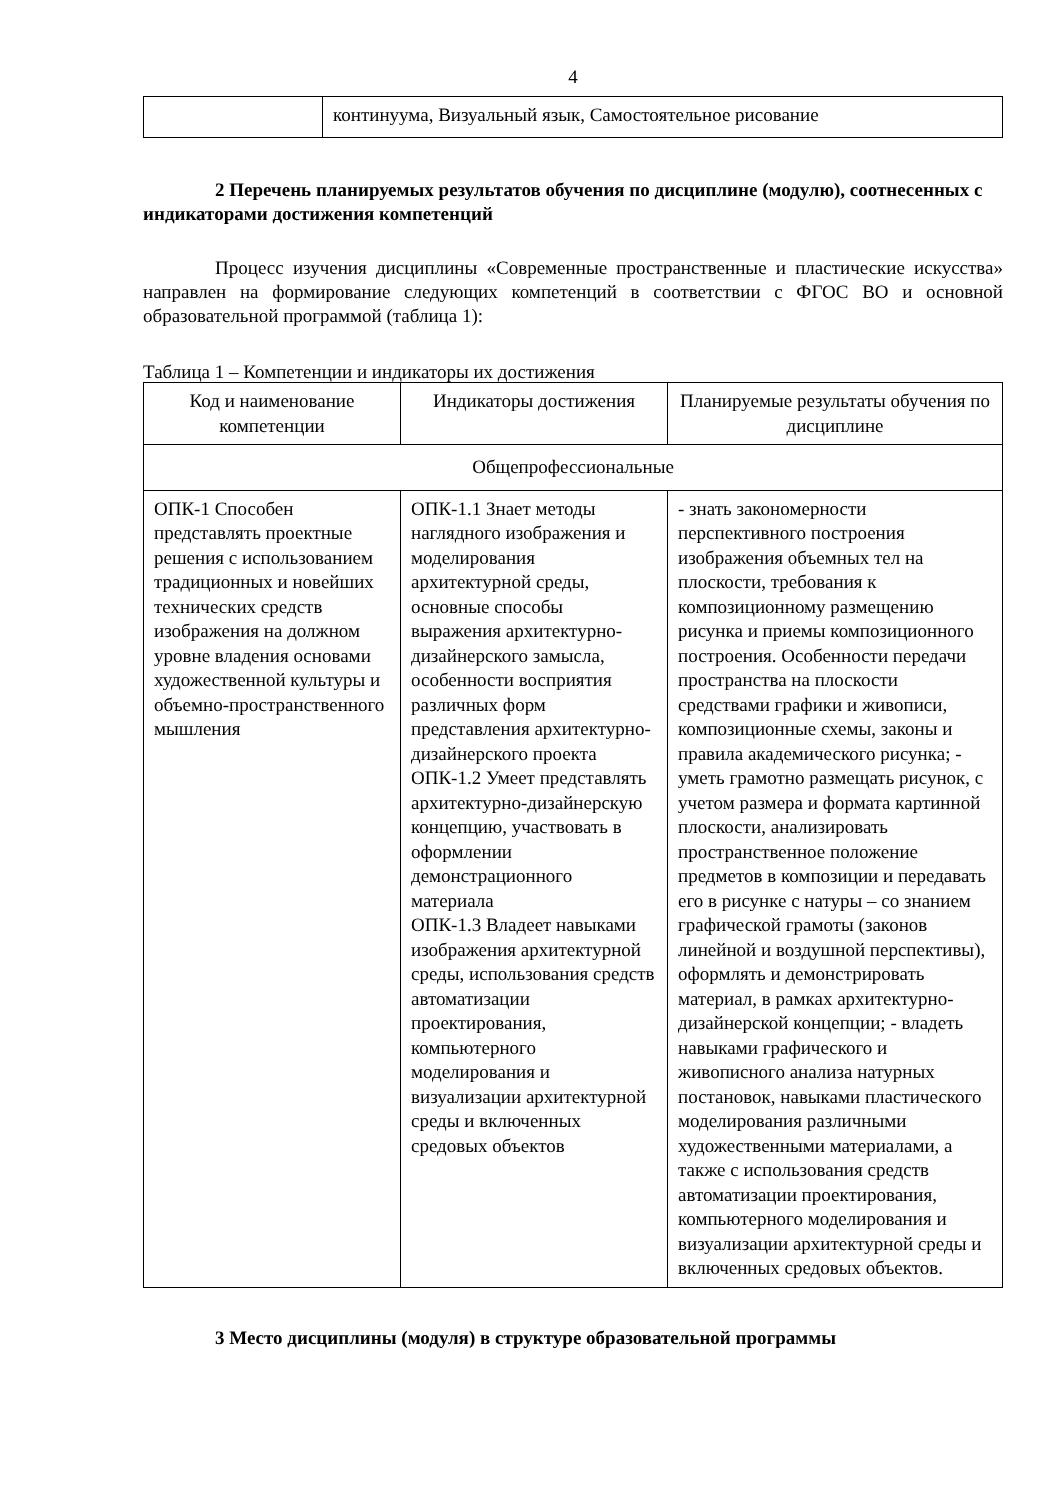4
| | континуума, Визуальный язык, Самостоятельное рисование |
2 Перечень планируемых результатов обучения по дисциплине (модулю), соотнесенных с индикаторами достижения компетенций
Процесс изучения дисциплины «Современные пространственные и пластические искусства» направлен на формирование следующих компетенций в соответствии с ФГОС ВО и основной образовательной программой (таблица 1):
Таблица 1 – Компетенции и индикаторы их достижения
| Код и наименование компетенции | Индикаторы достижения | Планируемые результаты обучения по дисциплине |
| --- | --- | --- |
| Общепрофессиональные | | |
| ОПК-1 Способен представлять проектные решения с использованием традиционных и новейших технических средств изображения на должном уровне владения основами художественной культуры и объемно-пространственного мышления | ОПК-1.1 Знает методы наглядного изображения и моделирования архитектурной среды, основные способы выражения архитектурно-дизайнерского замысла, особенности восприятия различных форм представления архитектурно-дизайнерского проекта ОПК-1.2 Умеет представлять архитектурно-дизайнерскую концепцию, участвовать в оформлении демонстрационного материала ОПК-1.3 Владеет навыками изображения архитектурной среды, использования средств автоматизации проектирования, компьютерного моделирования и визуализации архитектурной среды и включенных средовых объектов | - знать закономерности перспективного построения изображения объемных тел на плоскости, требования к композиционному размещению рисунка и приемы композиционного построения. Особенности передачи пространства на плоскости средствами графики и живописи, композиционные схемы, законы и правила академического рисунка; - уметь грамотно размещать рисунок, с учетом размера и формата картинной плоскости, анализировать пространственное положение предметов в композиции и передавать его в рисунке с натуры – со знанием графической грамоты (законов линейной и воздушной перспективы), оформлять и демонстрировать материал, в рамках архитектурно-дизайнерской концепции; - владеть навыками графического и живописного анализа натурных постановок, навыками пластического моделирования различными художественными материалами, а также с использования средств автоматизации проектирования, компьютерного моделирования и визуализации архитектурной среды и включенных средовых объектов. |
3 Место дисциплины (модуля) в структуре образовательной программы